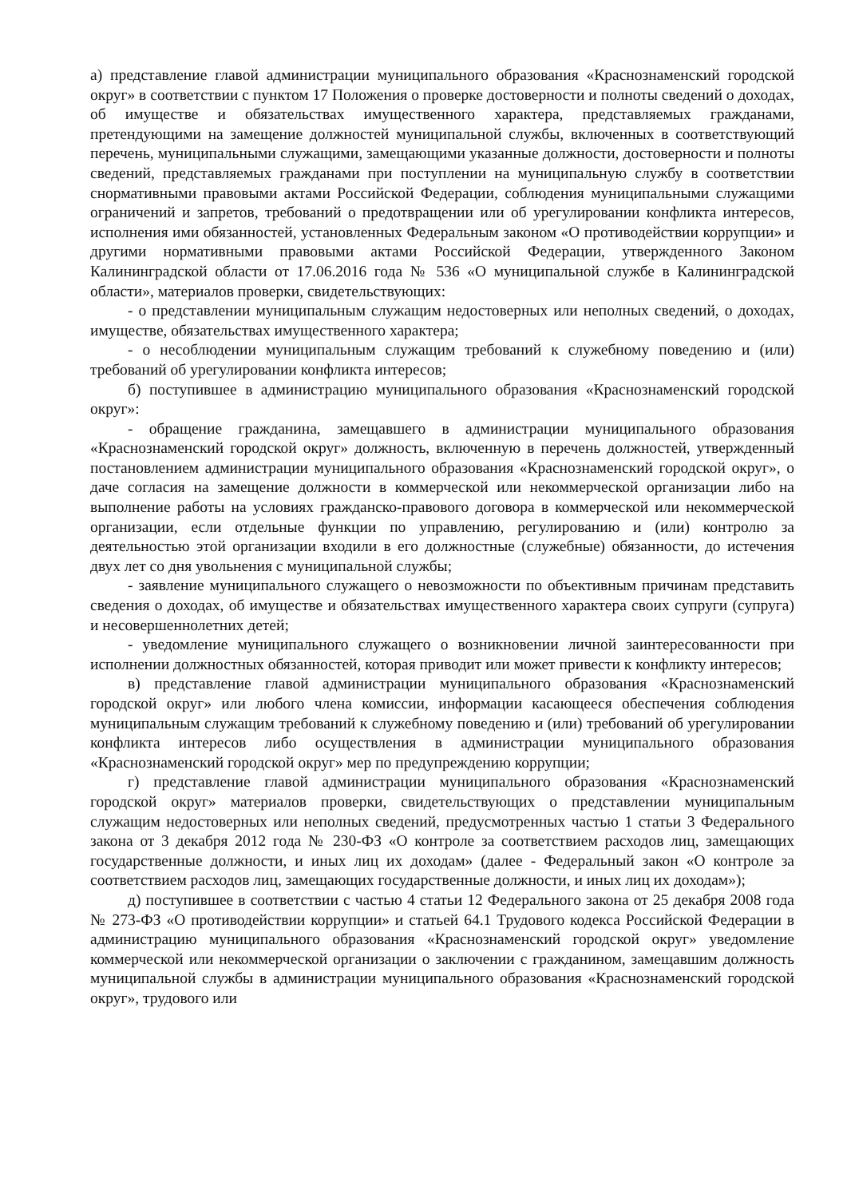а) представление главой администрации муниципального образования «Краснознаменский городской округ» в соответствии с пунктом 17 Положения о проверке достоверности и полноты сведений о доходах, об имуществе и обязательствах имущественного характера, представляемых гражданами, претендующими на замещение должностей муниципальной службы, включенных в соответствующий перечень, муниципальными служащими, замещающими указанные должности, достоверности и полноты сведений, представляемых гражданами при поступлении на муниципальную службу в соответствии снормативными правовыми актами Российской Федерации, соблюдения муниципальными служащими ограничений и запретов, требований о предотвращении или об урегулировании конфликта интересов, исполнения ими обязанностей, установленных Федеральным законом «О противодействии коррупции» и другими нормативными правовыми актами Российской Федерации, утвержденного Законом Калининградской области от 17.06.2016 года № 536 «О муниципальной службе в Калининградской области», материалов проверки, свидетельствующих:
- о представлении муниципальным служащим недостоверных или неполных сведений, о доходах, имуществе, обязательствах имущественного характера;
- о несоблюдении муниципальным служащим требований к служебному поведению и (или) требований об урегулировании конфликта интересов;
б) поступившее в администрацию муниципального образования «Краснознаменский городской округ»:
- обращение гражданина, замещавшего в администрации муниципального образования «Краснознаменский городской округ» должность, включенную в перечень должностей, утвержденный постановлением администрации муниципального образования «Краснознаменский городской округ», о даче согласия на замещение должности в коммерческой или некоммерческой организации либо на выполнение работы на условиях гражданско-правового договора в коммерческой или некоммерческой организации, если отдельные функции по управлению, регулированию и (или) контролю за деятельностью этой организации входили в его должностные (служебные) обязанности, до истечения двух лет со дня увольнения с муниципальной службы;
- заявление муниципального служащего о невозможности по объективным причинам представить сведения о доходах, об имуществе и обязательствах имущественного характера своих супруги (супруга) и несовершеннолетних детей;
- уведомление муниципального служащего о возникновении личной заинтересованности при исполнении должностных обязанностей, которая приводит или может привести к конфликту интересов;
в) представление главой администрации муниципального образования «Краснознаменский городской округ» или любого члена комиссии, информации касающееся обеспечения соблюдения муниципальным служащим требований к служебному поведению и (или) требований об урегулировании конфликта интересов либо осуществления в администрации муниципального образования «Краснознаменский городской округ» мер по предупреждению коррупции;
г) представление главой администрации муниципального образования «Краснознаменский городской округ» материалов проверки, свидетельствующих о представлении муниципальным служащим недостоверных или неполных сведений, предусмотренных частью 1 статьи 3 Федерального закона от 3 декабря 2012 года № 230-ФЗ «О контроле за соответствием расходов лиц, замещающих государственные должности, и иных лиц их доходам» (далее - Федеральный закон «О контроле за соответствием расходов лиц, замещающих государственные должности, и иных лиц их доходам»);
д) поступившее в соответствии с частью 4 статьи 12 Федерального закона от 25 декабря 2008 года № 273-ФЗ «О противодействии коррупции» и статьей 64.1 Трудового кодекса Российской Федерации в администрацию муниципального образования «Краснознаменский городской округ» уведомление коммерческой или некоммерческой организации о заключении с гражданином, замещавшим должность муниципальной службы в администрации муниципального образования «Краснознаменский городской округ», трудового или